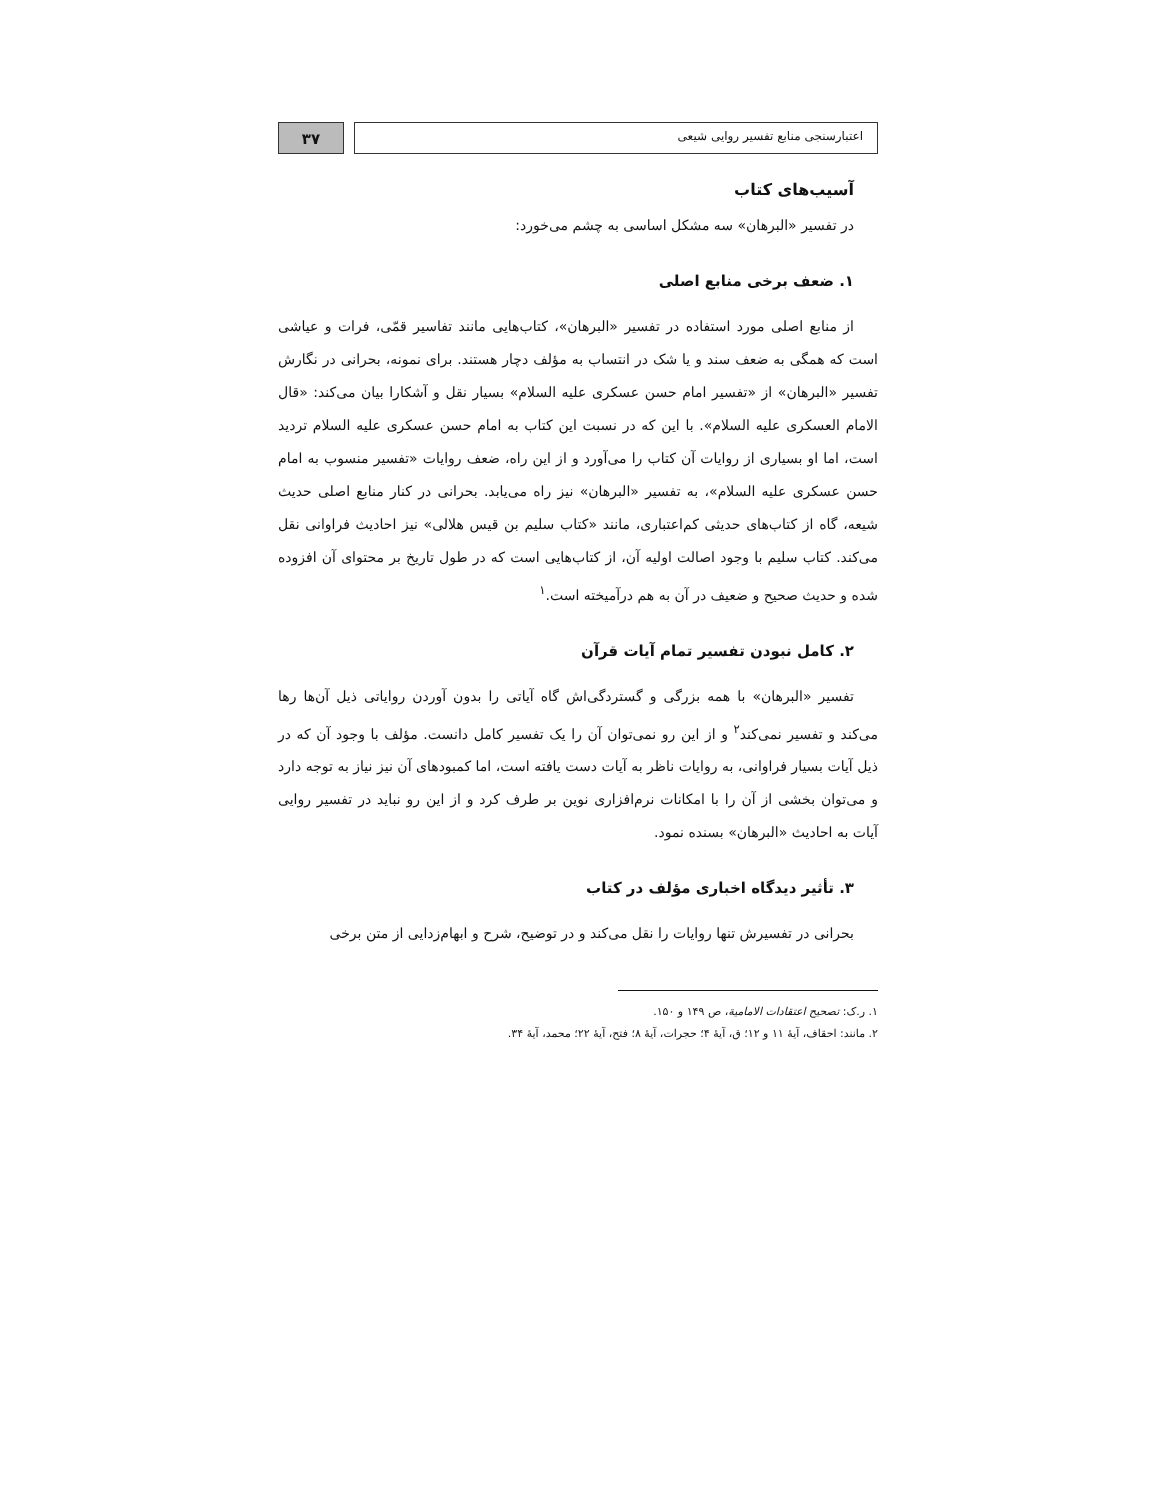اعتبارسنجی منابع تفسیر روایی شیعی
۳۷
آسیب‌های کتاب
در تفسیر «البرهان» سه مشکل اساسی به چشم می‌خورد:
۱. ضعف برخی منابع اصلی
از منابع اصلی مورد استفاده در تفسیر «البرهان»، کتاب‌هایی مانند تفاسیر قمّی، فرات و عیاشی است که همگی به ضعف سند و یا شک در انتساب به مؤلف دچار هستند. برای نمونه، بحرانی در نگارش تفسیر «البرهان» از «تفسیر امام حسن عسکری علیه السلام» بسیار نقل و آشکارا بیان می‌کند: «قال الامام العسکری علیه السلام». با این که در نسبت این کتاب به امام حسن عسکری علیه السلام تردید است، اما او بسیاری از روایات آن کتاب را می‌آورد و از این راه، ضعف روایات «تفسیر منسوب به امام حسن عسکری علیه السلام»، به تفسیر «البرهان» نیز راه می‌یابد. بحرانی در کنار منابع اصلی حدیث شیعه، گاه از کتاب‌های حدیثی کم‌اعتباری، مانند «کتاب سلیم بن قیس هلالی» نیز احادیث فراوانی نقل می‌کند. کتاب سلیم با وجود اصالت اولیه آن، از کتاب‌هایی است که در طول تاریخ بر محتوای آن افزوده شده و حدیث صحیح و ضعیف در آن به هم درآمیخته است.<sup>۱</sup>
۲. کامل نبودن تفسیر تمام آیات قرآن
تفسیر «البرهان» با همه بزرگی و گستردگی‌اش گاه آیاتی را بدون آوردن روایاتی ذیل آن‌ها رها می‌کند و تفسیر نمی‌کند<sup>۲</sup> و از این رو نمی‌توان آن را یک تفسیر کامل دانست. مؤلف با وجود آن که در ذیل آیات بسیار فراوانی، به روایات ناظر به آیات دست یافته است، اما کمبودهای آن نیز نیاز به توجه دارد و می‌توان بخشی از آن را با امکانات نرم‌افزاری نوین بر طرف کرد و از این رو نباید در تفسیر روایی آیات به احادیث «البرهان» بسنده نمود.
۳. تأثیر دیدگاه اخباری مؤلف در کتاب
بحرانی در تفسیرش تنها روایات را نقل می‌کند و در توضیح، شرح و ابهام‌زدایی از متن برخی
۱. ر.ک: تصحیح اعتقادات الامامیة، ص ۱۴۹ و ۱۵۰.
۲. مانند: احقاف، آیهٔ ۱۱ و ۱۲؛ ق، آیهٔ ۴؛ حجرات، آیهٔ ۸؛ فتح، آیهٔ ۲۲؛ محمد، آیهٔ ۳۴.